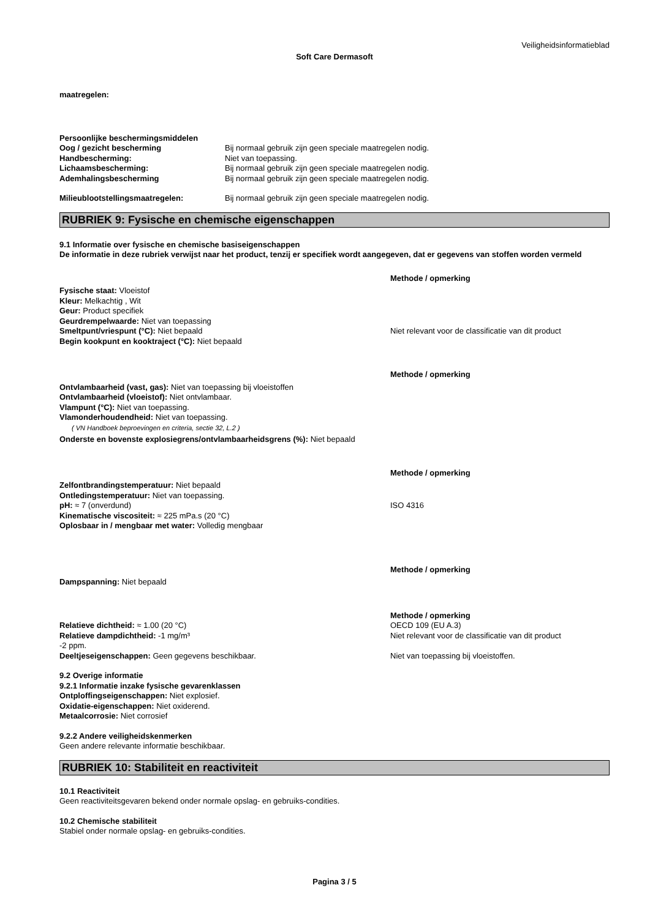Veiligheidsinformatieblad
Soft Care Dermasoft
maatregelen:
Persoonlijke beschermingsmiddelen
Oog / gezicht bescherming Bij normaal gebruik zijn geen speciale maatregelen nodig.
Handbescherming: Niet van toepassing.
Lichaamsbescherming: Bij normaal gebruik zijn geen speciale maatregelen nodig.
Ademhalingsbescherming Bij normaal gebruik zijn geen speciale maatregelen nodig.
Milieublootstellingsmaatregelen: Bij normaal gebruik zijn geen speciale maatregelen nodig.
RUBRIEK 9: Fysische en chemische eigenschappen
9.1 Informatie over fysische en chemische basiseigenschappen
De informatie in deze rubriek verwijst naar het product, tenzij er specifiek wordt aangegeven, dat er gegevens van stoffen worden vermeld
Methode / opmerking
Fysische staat: Vloeistof
Kleur: Melkachtig , Wit
Geur: Product specifiek
Geurdrempelwaarde: Niet van toepassing
Smeltpunt/vriespunt (°C): Niet bepaald Niet relevant voor de classificatie van dit product
Begin kookpunt en kooktraject (°C): Niet bepaald
Methode / opmerking
Ontvlambaarheid (vast, gas): Niet van toepassing bij vloeistoffen
Ontvlambaarheid (vloeistof): Niet ontvlambaar.
Vlampunt (°C): Niet van toepassing.
Vlamonderhoudendheid: Niet van toepassing.
( VN Handboek beproevingen en criteria, sectie 32, L.2 )
Onderste en bovenste explosiegrens/ontvlambaarheidsgrens (%): Niet bepaald
Methode / opmerking
Zelfontbrandingstemperatuur: Niet bepaald
Ontledingstemperatuur: Niet van toepassing.
pH: ≈ 7 (onverdund) ISO 4316
Kinematische viscositeit: ≈ 225 mPa.s (20 °C)
Oplosbaar in / mengbaar met water: Volledig mengbaar
Methode / opmerking
Dampspanning: Niet bepaald
Methode / opmerking
Relatieve dichtheid: ≈ 1.00 (20 °C) OECD 109 (EU A.3)
Relatieve dampdichtheid: -1 mg/m³
-2 ppm.
Niet relevant voor de classificatie van dit product
Deeltjeseigenschappen: Geen gegevens beschikbaar. Niet van toepassing bij vloeistoffen.
9.2 Overige informatie
9.2.1 Informatie inzake fysische gevarenklassen
Ontploffingseigenschappen: Niet explosief.
Oxidatie-eigenschappen: Niet oxiderend.
Metaalcorrosie: Niet corrosief
9.2.2 Andere veiligheidskenmerken
Geen andere relevante informatie beschikbaar.
RUBRIEK 10: Stabiliteit en reactiviteit
10.1 Reactiviteit
Geen reactiviteitsgevaren bekend onder normale opslag- en gebruiks-condities.
10.2 Chemische stabiliteit
Stabiel onder normale opslag- en gebruiks-condities.
Pagina 3 / 5